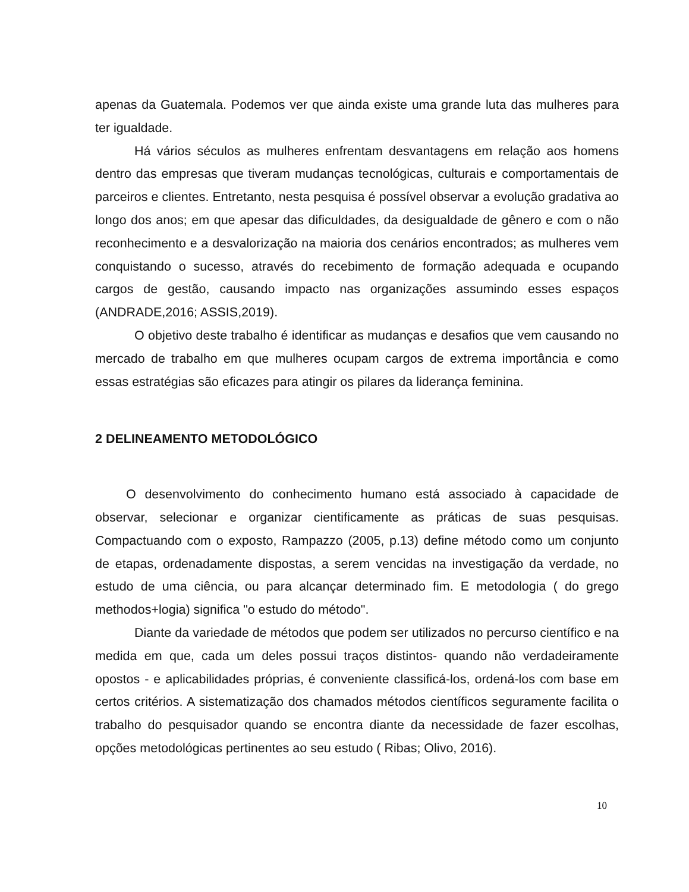apenas da Guatemala. Podemos ver que ainda existe uma grande luta das mulheres para ter igualdade.
Há vários séculos as mulheres enfrentam desvantagens em relação aos homens dentro das empresas que tiveram mudanças tecnológicas, culturais e comportamentais de parceiros e clientes. Entretanto, nesta pesquisa é possível observar a evolução gradativa ao longo dos anos; em que apesar das dificuldades, da desigualdade de gênero e com o não reconhecimento e a desvalorização na maioria dos cenários encontrados; as mulheres vem conquistando o sucesso, através do recebimento de formação adequada e ocupando cargos de gestão, causando impacto nas organizações assumindo esses espaços (ANDRADE,2016; ASSIS,2019).
O objetivo deste trabalho é identificar as mudanças e desafios que vem causando no mercado de trabalho em que mulheres ocupam cargos de extrema importância e como essas estratégias são eficazes para atingir os pilares da liderança feminina.
2 DELINEAMENTO METODOLÓGICO
O desenvolvimento do conhecimento humano está associado à capacidade de observar, selecionar e organizar cientificamente as práticas de suas pesquisas. Compactuando com o exposto, Rampazzo (2005, p.13) define método como um conjunto de etapas, ordenadamente dispostas, a serem vencidas na investigação da verdade, no estudo de uma ciência, ou para alcançar determinado fim. E metodologia ( do grego methodos+logia) significa "o estudo do método".
Diante da variedade de métodos que podem ser utilizados no percurso científico e na medida em que, cada um deles possui traços distintos- quando não verdadeiramente opostos - e aplicabilidades próprias, é conveniente classificá-los, ordená-los com base em certos critérios. A sistematização dos chamados métodos científicos seguramente facilita o trabalho do pesquisador quando se encontra diante da necessidade de fazer escolhas, opções metodológicas pertinentes ao seu estudo ( Ribas; Olivo, 2016).
10